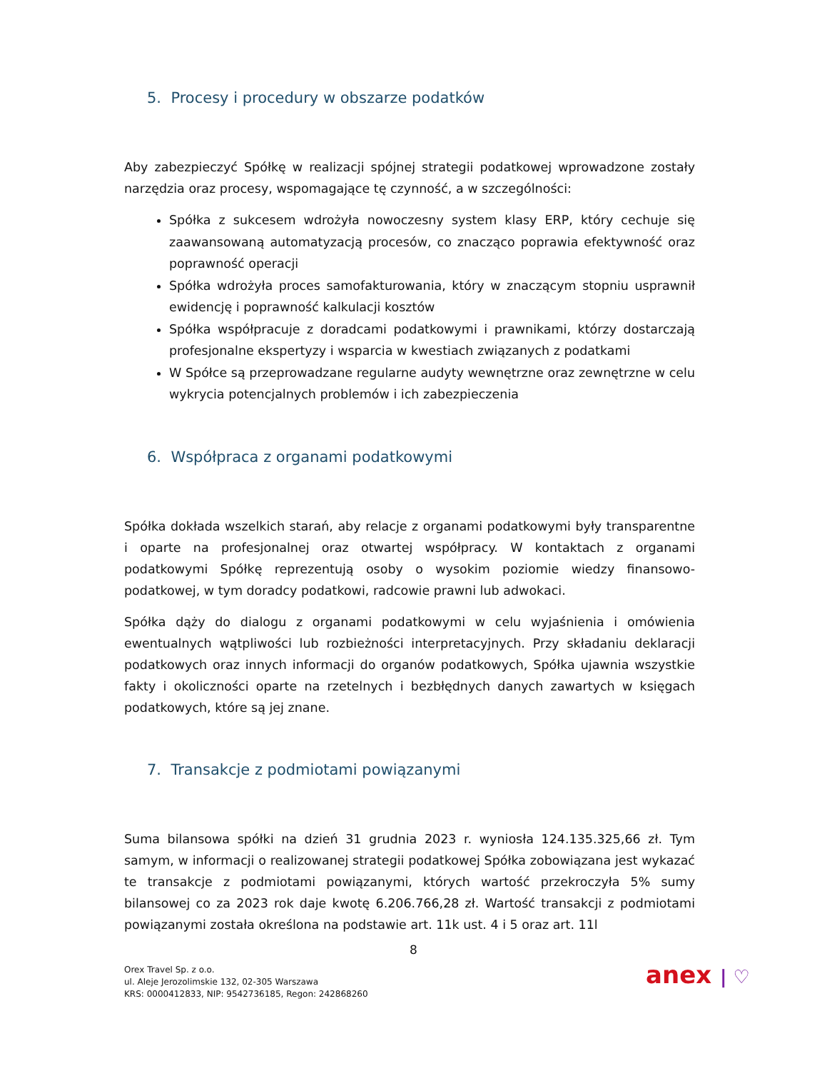5. Procesy i procedury w obszarze podatków
Aby zabezpieczyć Spółkę w realizacji spójnej strategii podatkowej wprowadzone zostały narzędzia oraz procesy, wspomagające tę czynność, a w szczególności:
Spółka z sukcesem wdrożyła nowoczesny system klasy ERP, który cechuje się zaawansowaną automatyzacją procesów, co znacząco poprawia efektywność oraz poprawność operacji
Spółka wdrożyła proces samofakturowania, który w znaczącym stopniu usprawnił ewidencję i poprawność kalkulacji kosztów
Spółka współpracuje z doradcami podatkowymi i prawnikami, którzy dostarczają profesjonalne ekspertyzy i wsparcia w kwestiach związanych z podatkami
W Spółce są przeprowadzane regularne audyty wewnętrzne oraz zewnętrzne w celu wykrycia potencjalnych problemów i ich zabezpieczenia
6. Współpraca z organami podatkowymi
Spółka dokłada wszelkich starań, aby relacje z organami podatkowymi były transparentne i oparte na profesjonalnej oraz otwartej współpracy. W kontaktach z organami podatkowymi Spółkę reprezentują osoby o wysokim poziomie wiedzy finansowo-podatkowej, w tym doradcy podatkowi, radcowie prawni lub adwokaci.
Spółka dąży do dialogu z organami podatkowymi w celu wyjaśnienia i omówienia ewentualnych wątpliwości lub rozbieżności interpretacyjnych. Przy składaniu deklaracji podatkowych oraz innych informacji do organów podatkowych, Spółka ujawnia wszystkie fakty i okoliczności oparte na rzetelnych i bezbłędnych danych zawartych w księgach podatkowych, które są jej znane.
7. Transakcje z podmiotami powiązanymi
Suma bilansowa spółki na dzień 31 grudnia 2023 r. wyniosła 124.135.325,66 zł. Tym samym, w informacji o realizowanej strategii podatkowej Spółka zobowiązana jest wykazać te transakcje z podmiotami powiązanymi, których wartość przekroczyła 5% sumy bilansowej co za 2023 rok daje kwotę 6.206.766,28 zł. Wartość transakcji z podmiotami powiązanymi została określona na podstawie art. 11k ust. 4 i 5 oraz art. 11l
8
Orex Travel Sp. z o.o.
ul. Aleje Jerozolimskie 132, 02-305 Warszawa
KRS: 0000412833, NIP: 9542736185, Regon: 242868260
anex | ♡